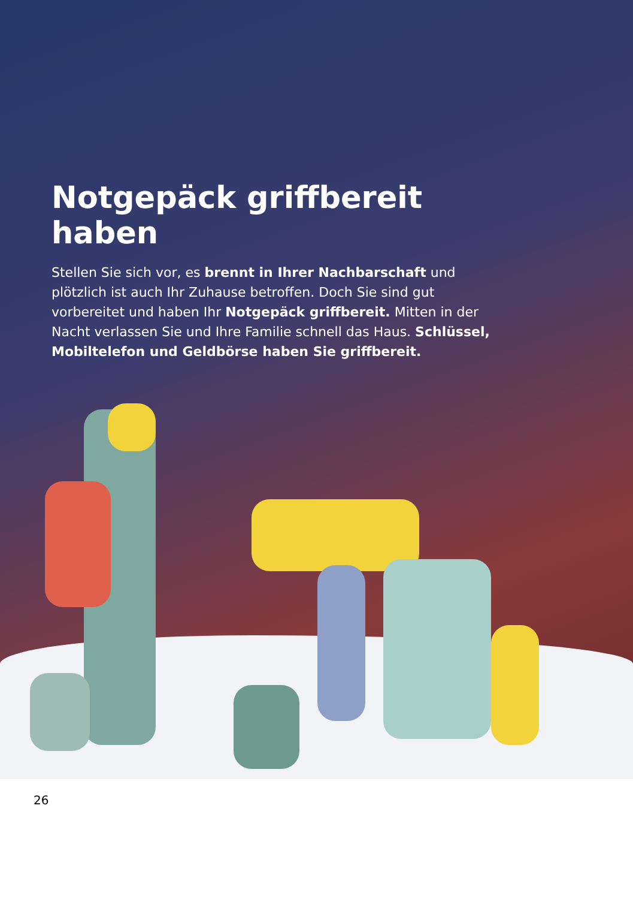Notgepäck griffbereit haben
Stellen Sie sich vor, es brennt in Ihrer Nachbarschaft und plötzlich ist auch Ihr Zuhause betroffen. Doch Sie sind gut vorbereitet und haben Ihr Notgepäck griffbereit. Mitten in der Nacht verlassen Sie und Ihre Familie schnell das Haus. Schlüssel, Mobiltelefon und Geldbörse haben Sie griffbereit.
26